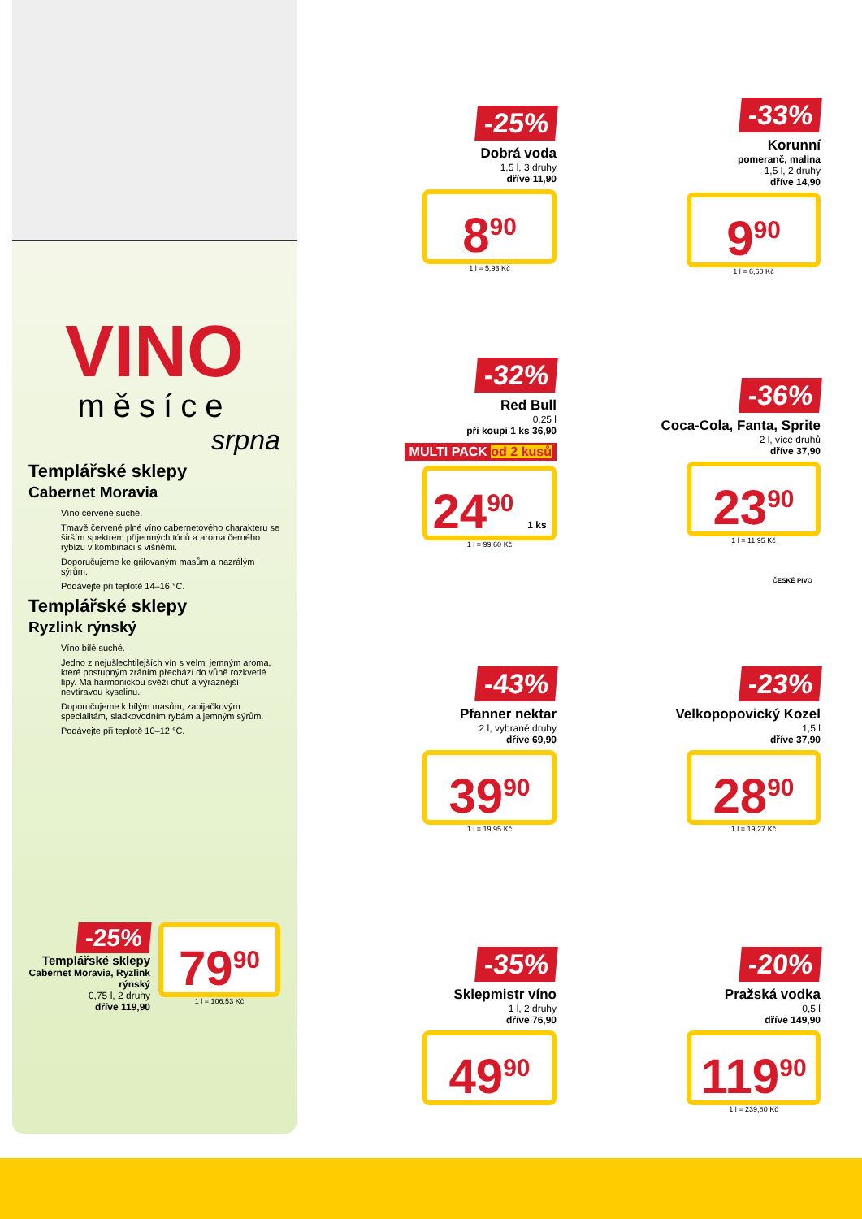VINO
měsíce
srpna
Templářské sklepy
Cabernet Moravia
Víno červené suché.
Tmavě červené plné víno cabernetového charakteru se širším spektrem příjemných tónů a aroma černého rybízu v kombinaci s višněmi.
Doporučujeme ke grilovaným masům a nazrálým sýrům.
Podávejte při teplotě 14–16 °C.
Templářské sklepy
Ryzlink rýnský
Víno bílé suché.
Jedno z nejušlechtilejších vín s velmi jemným aroma, které postupným zráním přechází do vůně rozkvetlé lípy. Má harmonickou svěží chuť a výraznější nevtíravou kyselinu.
Doporučujeme k bílým masům, zabijačkovým specialitám, sladkovodním rybám a jemným sýrům.
Podávejte při teplotě 10–12 °C.
-25%
Templářské sklepy
Cabernet Moravia, Ryzlink rýnský
0,75 l, 2 druhy
dříve 119,90
79<sup>90</sup>
1 l = 106,53 Kč
-25%
Dobrá voda
1,5 l, 3 druhy
dříve 11,90
8<sup>90</sup>
1 l = 5,93 Kč
-33%
Korunní
pomeranč, malina
1,5 l, 2 druhy
dříve 14,90
9<sup>90</sup>
1 l = 6,60 Kč
-32%
Red Bull
0,25 l
při koupi 1 ks 36,90
MULTI PACK od 2 kusů
24<sup>90</sup> 1 ks
1 l = 99,60 Kč
-36%
Coca-Cola, Fanta, Sprite
2 l, více druhů
dříve 37,90
23<sup>90</sup>
1 l = 11,95 Kč
-43%
Pfanner nektar
2 l, vybrané druhy
dříve 69,90
39<sup>90</sup>
1 l = 19,95 Kč
ČESKÉ PIVO
-23%
Velkopopovický Kozel
1,5 l
dříve 37,90
28<sup>90</sup>
1 l = 19,27 Kč
-35%
Sklepmistr víno
1 l, 2 druhy
dříve 76,90
49<sup>90</sup>
-20%
Pražská vodka
0,5 l
dříve 149,90
119<sup>90</sup>
1 l = 239,80 Kč